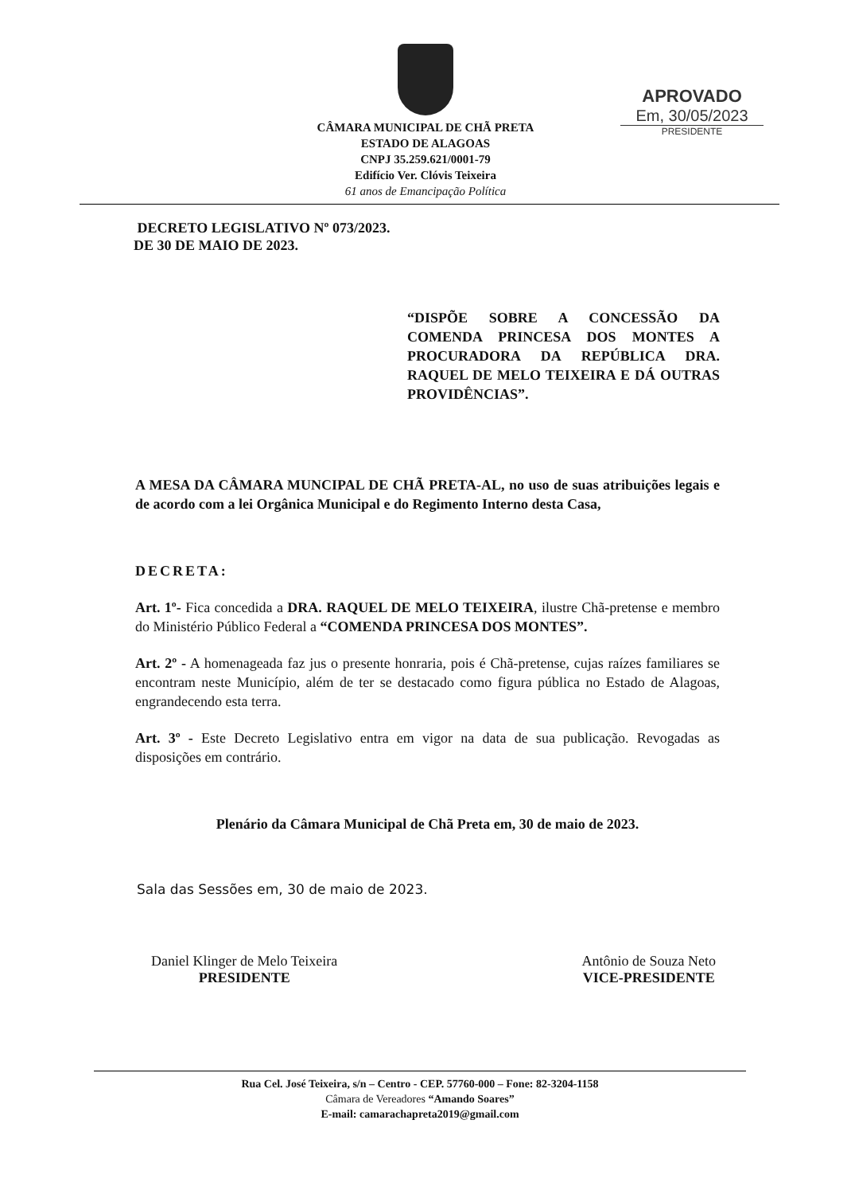CÂMARA MUNICIPAL DE CHÃ PRETA
ESTADO DE ALAGOAS
CNPJ 35.259.621/0001-79
Edifício Ver. Clóvis Teixeira
61 anos de Emancipação Política
APROVADO
Em, 30/05/2023
PRESIDENTE
DECRETO LEGISLATIVO Nº 073/2023.
DE 30 DE MAIO DE 2023.
“DISPÕE SOBRE A CONCESSÃO DA COMENDA PRINCESA DOS MONTES A PROCURADORA DA REPÚBLICA DRA. RAQUEL DE MELO TEIXEIRA E DÁ OUTRAS PROVIDÊNCIAS”.
A MESA DA CÂMARA MUNCIPAL DE CHÃ PRETA-AL, no uso de suas atribuições legais e de acordo com a lei Orgânica Municipal e do Regimento Interno desta Casa,
DECRETA:
Art. 1º- Fica concedida a DRA. RAQUEL DE MELO TEIXEIRA, ilustre Chã-pretense e membro do Ministério Público Federal a “COMENDA PRINCESA DOS MONTES”.
Art. 2º - A homenageada faz jus o presente honraria, pois é Chã-pretense, cujas raízes familiares se encontram neste Município, além de ter se destacado como figura pública no Estado de Alagoas, engrandecendo esta terra.
Art. 3º - Este Decreto Legislativo entra em vigor na data de sua publicação. Revogadas as disposições em contrário.
Plenário da Câmara Municipal de Chã Preta em, 30 de maio de 2023.
Sala das Sessões em, 30 de maio de 2023.
Daniel Klinger de Melo Teixeira
PRESIDENTE
Antônio de Souza Neto
VICE-PRESIDENTE
Rua Cel. José Teixeira, s/n – Centro - CEP. 57760-000 – Fone: 82-3204-1158
Câmara de Vereadores “Amando Soares”
E-mail: camarachapreta2019@gmail.com